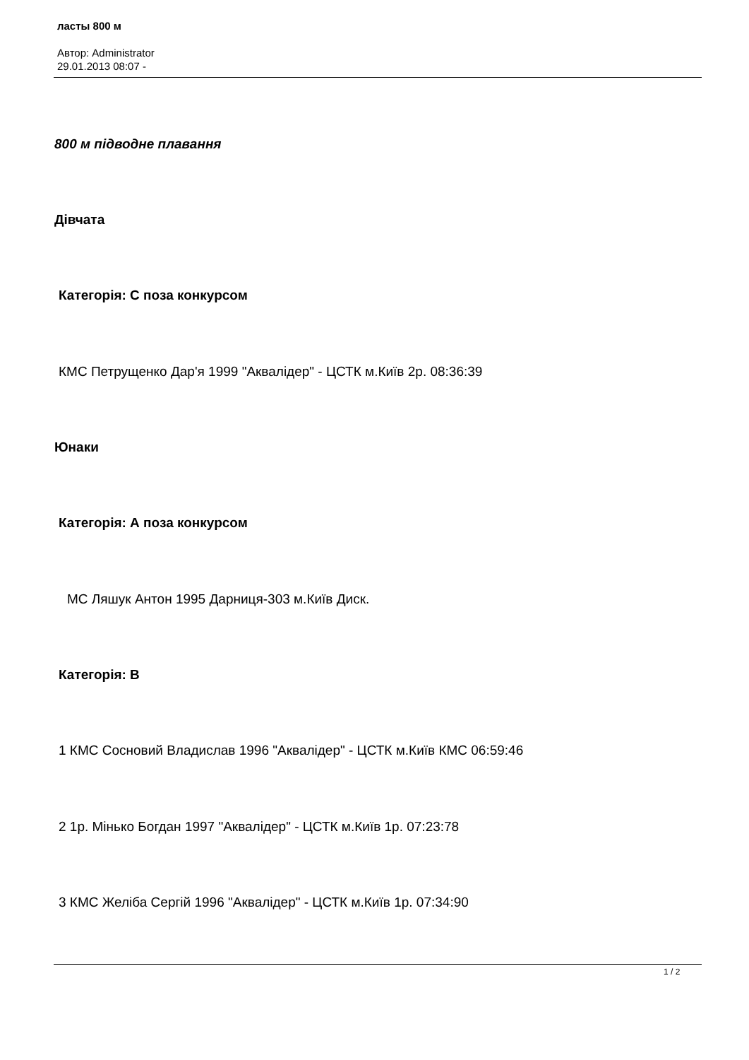ласты 800 м
Автор: Administrator
29.01.2013 08:07 -
800 м підводне плавання
Дівчата
Категорія: С поза конкурсом
КМС Петрущенко Дар'я 1999 "Аквалідер" - ЦСТК м.Київ 2р. 08:36:39
Юнаки
Категорія: А поза конкурсом
МС Ляшук Антон 1995 Дарниця-303 м.Київ Диск.
Категорія: В
1 КМС Сосновий Владислав 1996 "Аквалідер" - ЦСТК м.Київ КМС 06:59:46
2 1р. Мінько Богдан 1997 "Аквалідер" - ЦСТК м.Київ 1р. 07:23:78
3 КМС Желіба Сергій 1996 "Аквалідер" - ЦСТК м.Київ 1р. 07:34:90
1 / 2